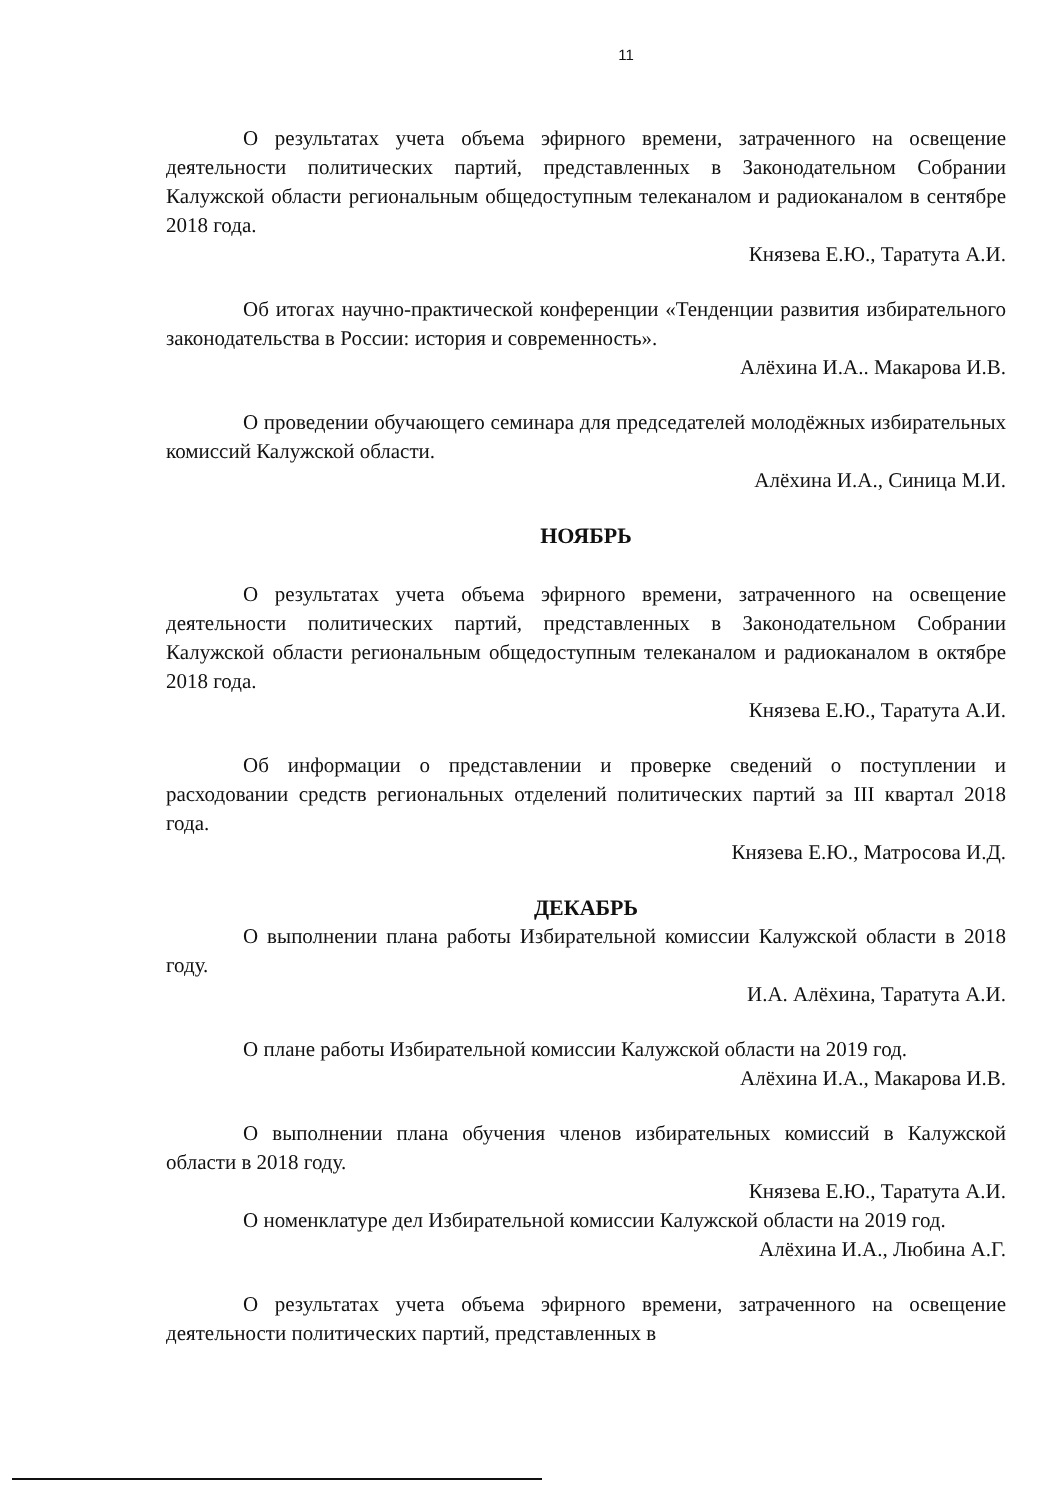11
О результатах учета объема эфирного времени, затраченного на освещение деятельности политических партий, представленных в Законодательном Собрании Калужской области региональным общедоступным телеканалом и радиоканалом в сентябре 2018 года.
Князева Е.Ю., Таратута А.И.
Об итогах научно-практической конференции «Тенденции развития избирательного законодательства в России: история и современность».
Алёхина И.А.. Макарова И.В.
О проведении обучающего семинара для председателей молодёжных избирательных комиссий Калужской области.
Алёхина И.А., Синица М.И.
НОЯБРЬ
О результатах учета объема эфирного времени, затраченного на освещение деятельности политических партий, представленных в Законодательном Собрании Калужской области региональным общедоступным телеканалом и радиоканалом в октябре 2018 года.
Князева Е.Ю., Таратута А.И.
Об информации о представлении и проверке сведений о поступлении и расходовании средств региональных отделений политических партий за III квартал 2018 года.
Князева Е.Ю., Матросова И.Д.
ДЕКАБРЬ
О выполнении плана работы Избирательной комиссии Калужской области в 2018 году.
И.А. Алёхина, Таратута А.И.
О плане работы Избирательной комиссии Калужской области на 2019 год.
Алёхина И.А., Макарова И.В.
О выполнении плана обучения членов избирательных комиссий в Калужской области в 2018 году.
Князева Е.Ю., Таратута А.И.
О номенклатуре дел Избирательной комиссии Калужской области на 2019 год.
Алёхина И.А., Любина А.Г.
О результатах учета объема эфирного времени, затраченного на освещение деятельности политических партий, представленных в